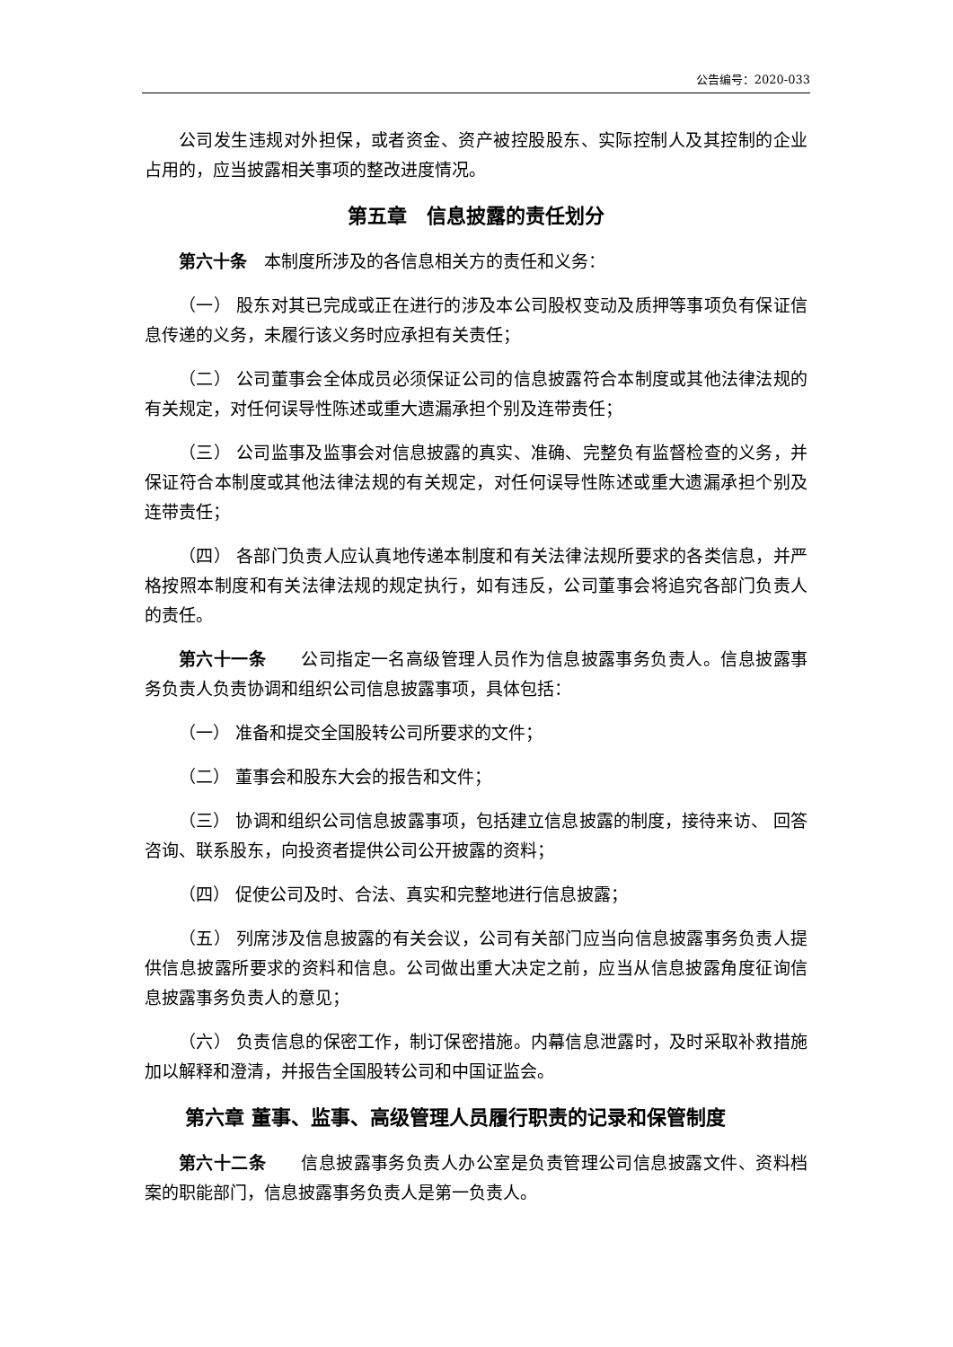公告编号：2020-033
公司发生违规对外担保，或者资金、资产被控股股东、实际控制人及其控制的企业占用的，应当披露相关事项的整改进度情况。
第五章　信息披露的责任划分
第六十条　本制度所涉及的各信息相关方的责任和义务：
（一） 股东对其已完成或正在进行的涉及本公司股权变动及质押等事项负有保证信息传递的义务，未履行该义务时应承担有关责任；
（二） 公司董事会全体成员必须保证公司的信息披露符合本制度或其他法律法规的有关规定，对任何误导性陈述或重大遗漏承担个别及连带责任；
（三） 公司监事及监事会对信息披露的真实、准确、完整负有监督检查的义务，并保证符合本制度或其他法律法规的有关规定，对任何误导性陈述或重大遗漏承担个别及连带责任；
（四） 各部门负责人应认真地传递本制度和有关法律法规所要求的各类信息，并严格按照本制度和有关法律法规的规定执行，如有违反，公司董事会将追究各部门负责人的责任。
第六十一条　　公司指定一名高级管理人员作为信息披露事务负责人。信息披露事务负责人负责协调和组织公司信息披露事项，具体包括：
（一） 准备和提交全国股转公司所要求的文件；
（二） 董事会和股东大会的报告和文件；
（三） 协调和组织公司信息披露事项，包括建立信息披露的制度，接待来访、 回答咨询、联系股东，向投资者提供公司公开披露的资料；
（四） 促使公司及时、合法、真实和完整地进行信息披露；
（五） 列席涉及信息披露的有关会议，公司有关部门应当向信息披露事务负责人提供信息披露所要求的资料和信息。公司做出重大决定之前，应当从信息披露角度征询信息披露事务负责人的意见；
（六） 负责信息的保密工作，制订保密措施。内幕信息泄露时，及时采取补救措施加以解释和澄清，并报告全国股转公司和中国证监会。
第六章 董事、监事、高级管理人员履行职责的记录和保管制度
第六十二条　　信息披露事务负责人办公室是负责管理公司信息披露文件、资料档案的职能部门，信息披露事务负责人是第一负责人。